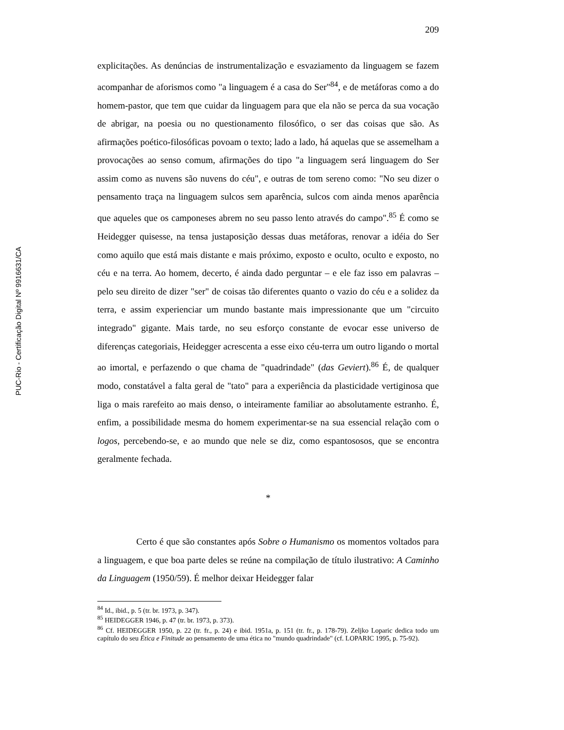PUC-Rio - Certificação Digital Nº 9916631/CA
209
explicitações. As denúncias de instrumentalização e esvaziamento da linguagem se fazem acompanhar de aforismos como "a linguagem é a casa do Ser"<sup>84</sup>, e de metáforas como a do homem-pastor, que tem que cuidar da linguagem para que ela não se perca da sua vocação de abrigar, na poesia ou no questionamento filosófico, o ser das coisas que são. As afirmações poético-filosóficas povoam o texto; lado a lado, há aquelas que se assemelham a provocações ao senso comum, afirmações do tipo "a linguagem será linguagem do Ser assim como as nuvens são nuvens do céu", e outras de tom sereno como: "No seu dizer o pensamento traça na linguagem sulcos sem aparência, sulcos com ainda menos aparência que aqueles que os camponeses abrem no seu passo lento através do campo".<sup>85</sup> É como se Heidegger quisesse, na tensa justaposição dessas duas metáforas, renovar a idéia do Ser como aquilo que está mais distante e mais próximo, exposto e oculto, oculto e exposto, no céu e na terra. Ao homem, decerto, é ainda dado perguntar – e ele faz isso em palavras – pelo seu direito de dizer "ser" de coisas tão diferentes quanto o vazio do céu e a solidez da terra, e assim experienciar um mundo bastante mais impressionante que um "circuito integrado" gigante. Mais tarde, no seu esforço constante de evocar esse universo de diferenças categoriais, Heidegger acrescenta a esse eixo céu-terra um outro ligando o mortal ao imortal, e perfazendo o que chama de "quadrindade" (das Geviert).<sup>86</sup> É, de qualquer modo, constatável a falta geral de "tato" para a experiência da plasticidade vertiginosa que liga o mais rarefeito ao mais denso, o inteiramente familiar ao absolutamente estranho. É, enfim, a possibilidade mesma do homem experimentar-se na sua essencial relação com o logos, percebendo-se, e ao mundo que nele se diz, como espantososos, que se encontra geralmente fechada.
*
Certo é que são constantes após Sobre o Humanismo os momentos voltados para a linguagem, e que boa parte deles se reúne na compilação de título ilustrativo: A Caminho da Linguagem (1950/59). É melhor deixar Heidegger falar
<sup>84</sup> Id., ibid., p. 5 (tr. br. 1973, p. 347).
<sup>85</sup> HEIDEGGER 1946, p. 47 (tr. br. 1973, p. 373).
<sup>86</sup> Cf. HEIDEGGER 1950, p. 22 (tr. fr., p. 24) e ibid. 1951a, p. 151 (tr. fr., p. 178-79). Zeljko Loparic dedica todo um capítulo do seu Ética e Finitude ao pensamento de uma ética no "mundo quadrindade" (cf. LOPARIC 1995, p. 75-92).